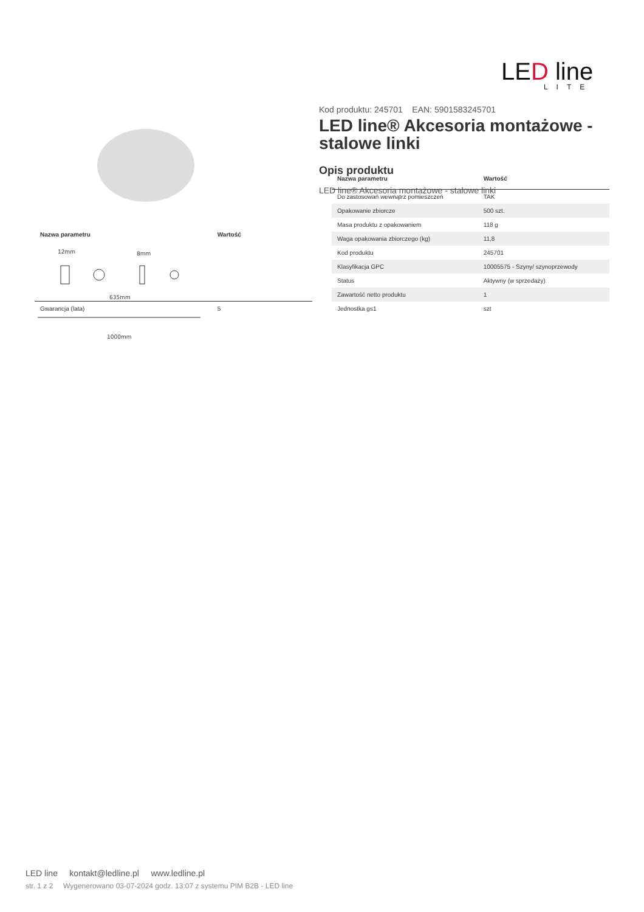LED line
LITE
12mm
8mm
635mm
1000mm
Kod produktu: 245701 EAN: 5901583245701
LED line® Akcesoria montażowe - stalowe linki
Opis produktu
LED line® Akcesoria montażowe - stalowe linki
| Nazwa parametru | Wartość |
| --- | --- |
| Gwarancja (lata) | 5 |
| Nazwa parametru | Wartość |
| --- | --- |
| Do zastosowań wewnątrz pomieszczeń | TAK |
| Opakowanie zbiorcze | 500 szt. |
| Masa produktu z opakowaniem | 118 g |
| Waga opakowania zbiorczego (kg) | 11,8 |
| Kod produktu | 245701 |
| Klasyfikacja GPC | 10005575 - Szyny/ szynoprzewody |
| Status | Aktywny (w sprzedaży) |
| Zawartość netto produktu | 1 |
| Jednostka gs1 | szt |
LED line kontakt@ledline.pl www.ledline.pl
str. 1 z 2 Wygenerowano 03-07-2024 godz. 13:07 z systemu PIM B2B - LED line